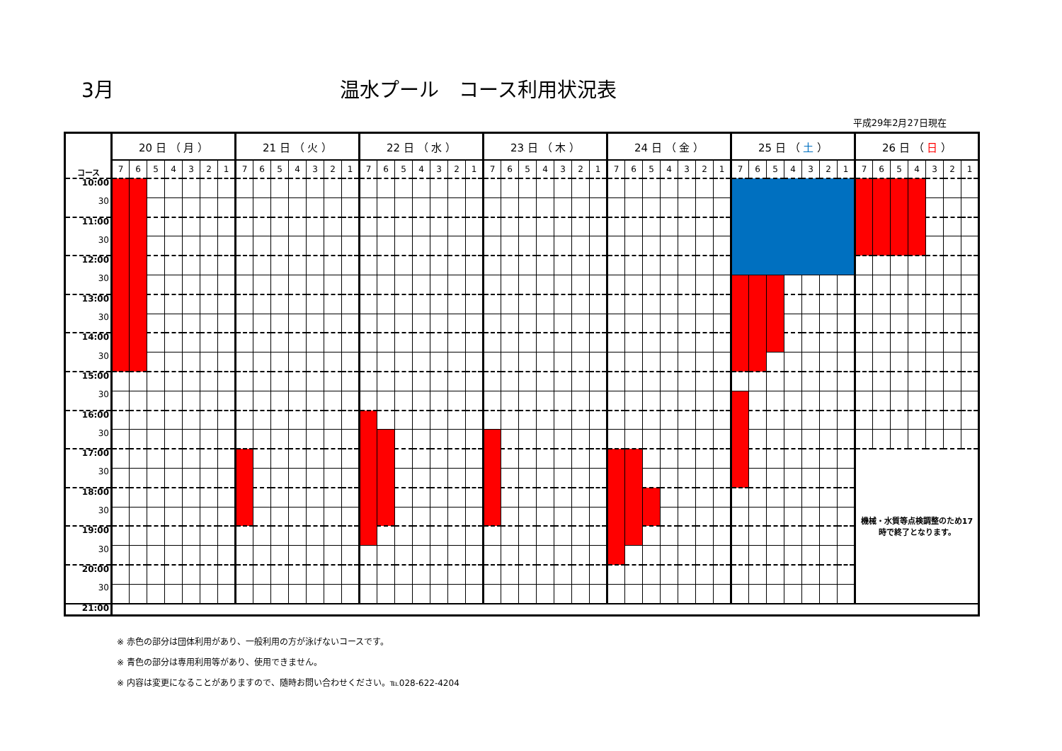3月
温水プール　コース利用状況表
平成29年2月27日現在
| コース | 20 日 （ 月 ） | | | | | | | 21 日 （ 火 ） | | | | | | | 22 日 （ 水 ） | | | | | | | 23 日 （ 木 ） | | | | | | | 24 日 （ 金 ） | | | | | | | 25 日 （ 土 ） | | | | | | | 26 日 （ 日 ） | | | | | | |
| --- | --- | --- | --- | --- | --- | --- | --- | --- | --- | --- | --- | --- | --- | --- | --- | --- | --- | --- | --- | --- | --- | --- | --- | --- | --- | --- | --- | --- | --- | --- | --- | --- | --- | --- | --- | --- | --- | --- | --- | --- | --- | --- | --- | --- | --- | --- | --- | --- | --- |
| | 7 | 6 | 5 | 4 | 3 | 2 | 1 | 7 | 6 | 5 | 4 | 3 | 2 | 1 | 7 | 6 | 5 | 4 | 3 | 2 | 1 | 7 | 6 | 5 | 4 | 3 | 2 | 1 | 7 | 6 | 5 | 4 | 3 | 2 | 1 | 7 | 6 | 5 | 4 | 3 | 2 | 1 | 7 | 6 | 5 | 4 | 3 | 2 | 1 |
| 10:00 | | | | | | | | | | | | | | | | | | | | | | | | | | | | | | | | | | | | | | | | | | | | | | | | | |
| 30 | | | | | | | | | | | | | | | | | | | | | | | | | | | | | | | | | | | | | | | | | | | | | | | | | |
| 11:00 | | | | | | | | | | | | | | | | | | | | | | | | | | | | | | | | | | | | | | | | | | | | | | | | | |
| 30 | | | | | | | | | | | | | | | | | | | | | | | | | | | | | | | | | | | | | | | | | | | | | | | | | |
| 12:00 | | | | | | | | | | | | | | | | | | | | | | | | | | | | | | | | | | | | | | | | | | | | | | | | | |
| 30 | | | | | | | | | | | | | | | | | | | | | | | | | | | | | | | | | | | | | | | | | | | | | | | | | |
| 13:00 | | | | | | | | | | | | | | | | | | | | | | | | | | | | | | | | | | | | | | | | | | | | | | | | | |
| 30 | | | | | | | | | | | | | | | | | | | | | | | | | | | | | | | | | | | | | | | | | | | | | | | | | |
| 14:00 | | | | | | | | | | | | | | | | | | | | | | | | | | | | | | | | | | | | | | | | | | | | | | | | | |
| 30 | | | | | | | | | | | | | | | | | | | | | | | | | | | | | | | | | | | | | | | | | | | | | | | | | |
| 15:00 | | | | | | | | | | | | | | | | | | | | | | | | | | | | | | | | | | | | | | | | | | | | | | | | | |
| 30 | | | | | | | | | | | | | | | | | | | | | | | | | | | | | | | | | | | | | | | | | | | | | | | | | |
| 16:00 | | | | | | | | | | | | | | | | | | | | | | | | | | | | | | | | | | | | | | | | | | | | | | | | | |
| 30 | | | | | | | | | | | | | | | | | | | | | | | | | | | | | | | | | | | | | | | | | | | | | | | | | |
| 17:00 | | | | | | | | | | | | | | | | | | | | | | | | | | | | | | | | | | | | | | | | | | | 機械・水質等点検調整のため17 時で終了となります。 | | | | | | |
| 30 | | | | | | | | | | | | | | | | | | | | | | | | | | | | | | | | | | | | | | | | | | | | | | | | | |
| 18:00 | | | | | | | | | | | | | | | | | | | | | | | | | | | | | | | | | | | | | | | | | | | | | | | | | |
| 30 | | | | | | | | | | | | | | | | | | | | | | | | | | | | | | | | | | | | | | | | | | | | | | | | | |
| 19:00 | | | | | | | | | | | | | | | | | | | | | | | | | | | | | | | | | | | | | | | | | | | | | | | | | |
| 30 | | | | | | | | | | | | | | | | | | | | | | | | | | | | | | | | | | | | | | | | | | | | | | | | | |
| 20:00 | | | | | | | | | | | | | | | | | | | | | | | | | | | | | | | | | | | | | | | | | | | | | | | | | |
| 30 | | | | | | | | | | | | | | | | | | | | | | | | | | | | | | | | | | | | | | | | | | | | | | | | | |
| 21:00 | | | | | | | | | | | | | | | | | | | | | | | | | | | | | | | | | | | | | | | | | | | | | | | | | |
※ 赤色の部分は団体利用があり、一般利用の方が泳げないコースです。
※ 青色の部分は専用利用等があり、使用できません。
※ 内容は変更になることがありますので、随時お問い合わせください。℡028-622-4204